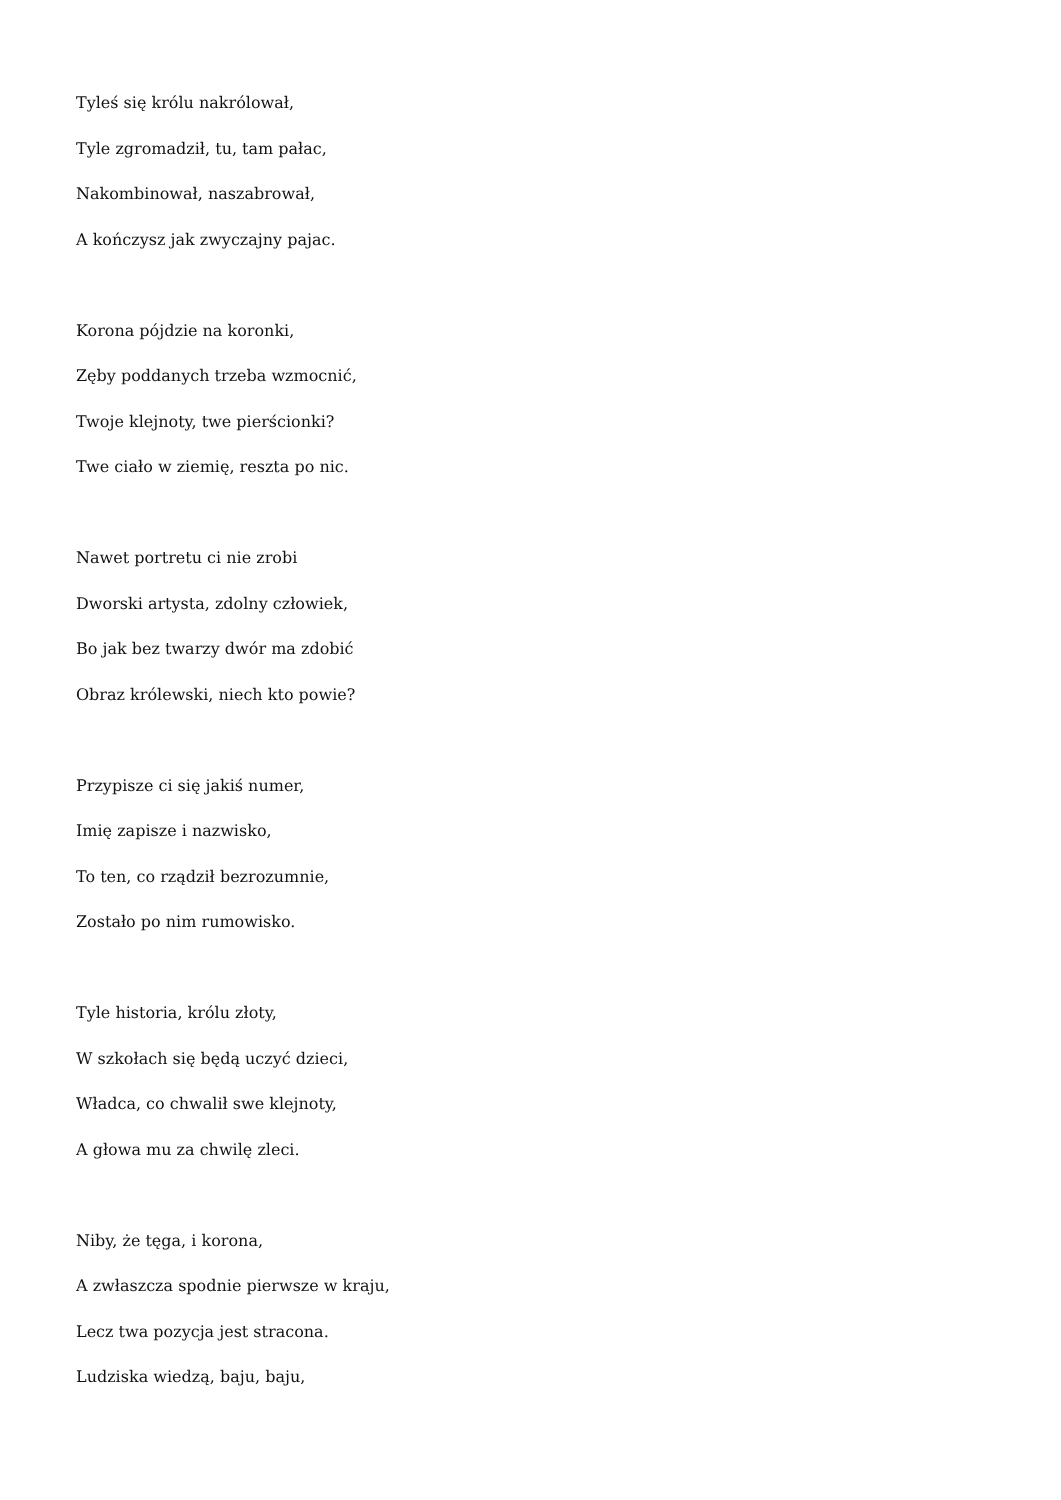Tyleś się królu nakrólował,
Tyle zgromadził, tu, tam pałac,
Nakombinował, naszabrował,
A kończysz jak zwyczajny pajac.
Korona pójdzie na koronki,
Zęby poddanych trzeba wzmocnić,
Twoje klejnoty, twe pierścionki?
Twe ciało w ziemię, reszta po nic.
Nawet portretu ci nie zrobi
Dworski artysta, zdolny człowiek,
Bo jak bez twarzy dwór ma zdobić
Obraz królewski, niech kto powie?
Przypisze ci się jakiś numer,
Imię zapisze i nazwisko,
To ten, co rządził bezrozumnie,
Zostało po nim rumowisko.
Tyle historia, królu złoty,
W szkołach się będą uczyć dzieci,
Władca, co chwalił swe klejnoty,
A głowa mu za chwilę zleci.
Niby, że tęga, i korona,
A zwłaszcza spodnie pierwsze w kraju,
Lecz twa pozycja jest stracona.
Ludziska wiedzą, baju, baju,